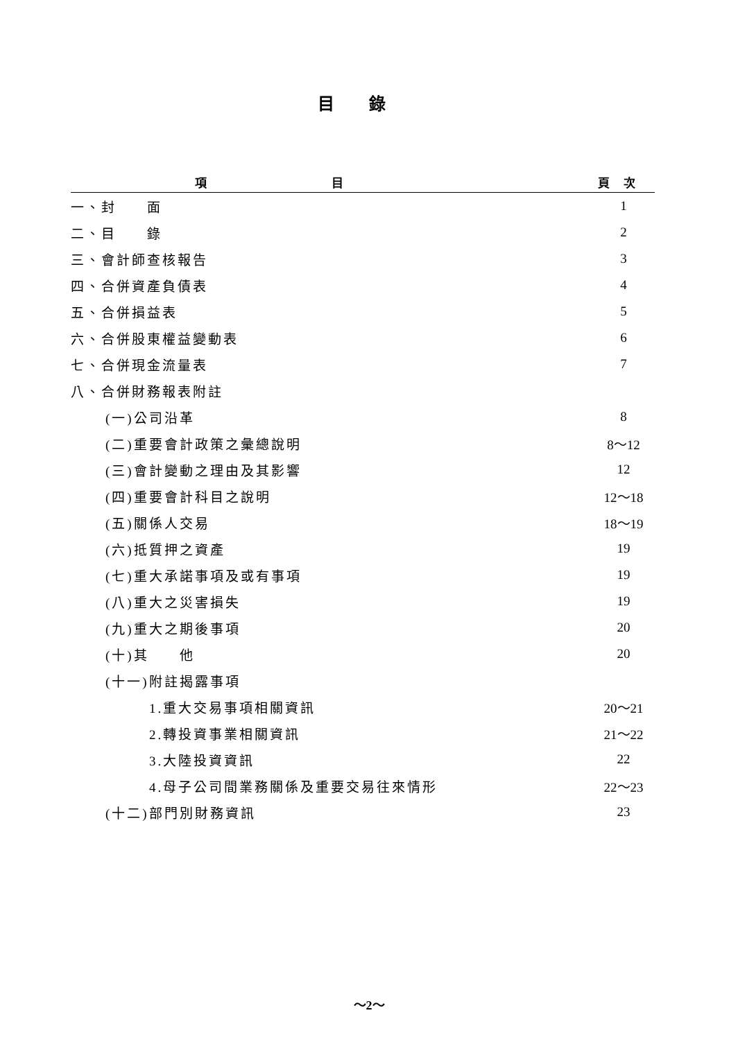目錄
| 項目 | 頁次 |
| --- | --- |
| 一、封 面 | 1 |
| 二、目 錄 | 2 |
| 三、會計師查核報告 | 3 |
| 四、合併資產負債表 | 4 |
| 五、合併損益表 | 5 |
| 六、合併股東權益變動表 | 6 |
| 七、合併現金流量表 | 7 |
| 八、合併財務報表附註 | |
| (一)公司沿革 | 8 |
| (二)重要會計政策之彙總說明 | 8～12 |
| (三)會計變動之理由及其影響 | 12 |
| (四)重要會計科目之說明 | 12～18 |
| (五)關係人交易 | 18～19 |
| (六)抵質押之資產 | 19 |
| (七)重大承諾事項及或有事項 | 19 |
| (八)重大之災害損失 | 19 |
| (九)重大之期後事項 | 20 |
| (十)其 他 | 20 |
| (十一)附註揭露事項 | |
| 1.重大交易事項相關資訊 | 20～21 |
| 2.轉投資事業相關資訊 | 21～22 |
| 3.大陸投資資訊 | 22 |
| 4.母子公司間業務關係及重要交易往來情形 | 22～23 |
| (十二)部門別財務資訊 | 23 |
～2～